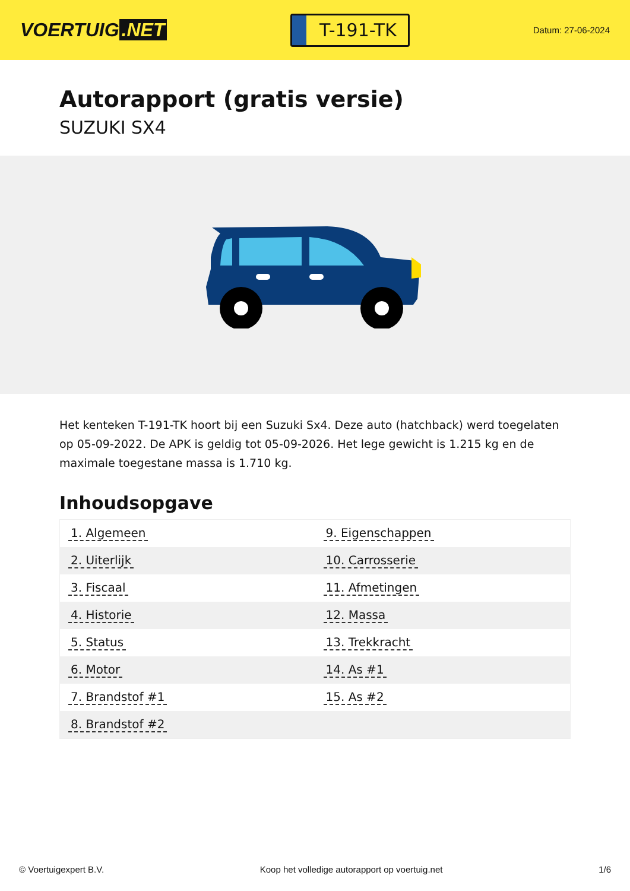VOERTUIG.NET
T-191-TK
Datum: 27-06-2024
Autorapport (gratis versie)
SUZUKI SX4
Het kenteken T-191-TK hoort bij een Suzuki Sx4. Deze auto (hatchback) werd toegelaten op 05-09-2022. De APK is geldig tot 05-09-2026. Het lege gewicht is 1.215 kg en de maximale toegestane massa is 1.710 kg.
Inhoudsopgave
| 1. Algemeen | 9. Eigenschappen |
| 2. Uiterlijk | 10. Carrosserie |
| 3. Fiscaal | 11. Afmetingen |
| 4. Historie | 12. Massa |
| 5. Status | 13. Trekkracht |
| 6. Motor | 14. As #1 |
| 7. Brandstof #1 | 15. As #2 |
| 8. Brandstof #2 | |
© Voertuigexpert B.V. Koop het volledige autorapport op voertuig.net 1/6